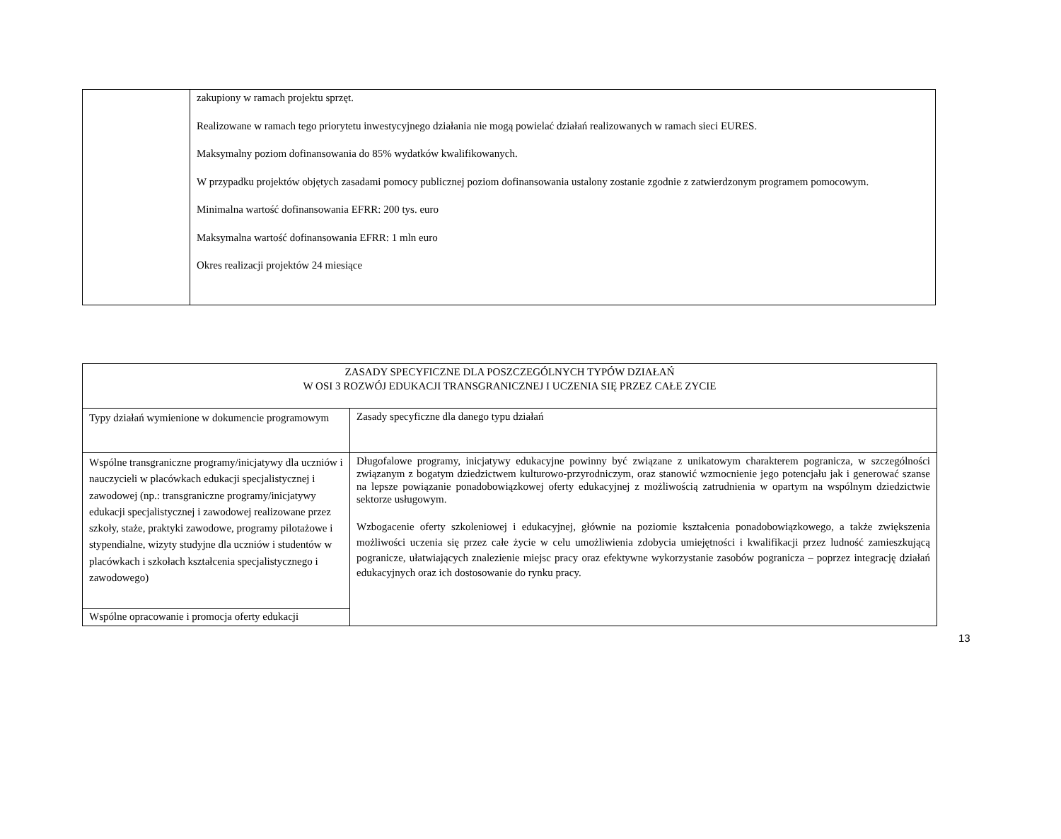| | zakupiony w ramach projektu sprzęt. Realizowane w ramach tego priorytetu inwestycyjnego działania nie mogą powielać działań realizowanych w ramach sieci EURES. Maksymalny poziom dofinansowania do 85% wydatków kwalifikowanych. W przypadku projektów objętych zasadami pomocy publicznej poziom dofinansowania ustalony zostanie zgodnie z zatwierdzonym programem pomocowym. Minimalna wartość dofinansowania EFRR: 200 tys. euro Maksymalna wartość dofinansowania EFRR: 1 mln euro Okres realizacji projektów 24 miesiące |
| ZASADY SPECYFICZNE DLA POSZCZEGÓLNYCH TYPÓW DZIAŁAŃ W OSI 3 ROZWÓJ EDUKACJI TRANSGRANICZNEJ I UCZENIA SIĘ PRZEZ CAŁE ZYCIE | |
| Typy działań wymienione w dokumencie programowym | Zasady specyficzne dla danego typu działań |
| Wspólne transgraniczne programy/inicjatywy dla uczniów i nauczycieli w placówkach edukacji specjalistycznej i zawodowej (np.: transgraniczne programy/inicjatywy edukacji specjalistycznej i zawodowej realizowane przez szkoły, staże, praktyki zawodowe, programy pilotażowe i stypendialne, wizyty studyjne dla uczniów i studentów w placówkach i szkołach kształcenia specjalistycznego i zawodowego) | Długofalowe programy, inicjatywy edukacyjne powinny być związane z unikatowym charakterem pogranicza, w szczególności związanym z bogatym dziedzictwem kulturowo-przyrodniczym, oraz stanowić wzmocnienie jego potencjału jak i generować szanse na lepsze powiązanie ponadobowiązkowej oferty edukacyjnej z możliwością zatrudnienia w opartym na wspólnym dziedzictwie sektorze usługowym. Wzbogacenie oferty szkoleniowej i edukacyjnej, głównie na poziomie kształcenia ponadobowiązkowego, a także zwiększenia możliwości uczenia się przez całe życie w celu umożliwienia zdobycia umiejętności i kwalifikacji przez ludność zamieszkującą pogranicze, ułatwiających znalezienie miejsc pracy oraz efektywne wykorzystanie zasobów pogranicza – poprzez integrację działań edukacyjnych oraz ich dostosowanie do rynku pracy. |
| Wspólne opracowanie i promocja oferty edukacji | |
13